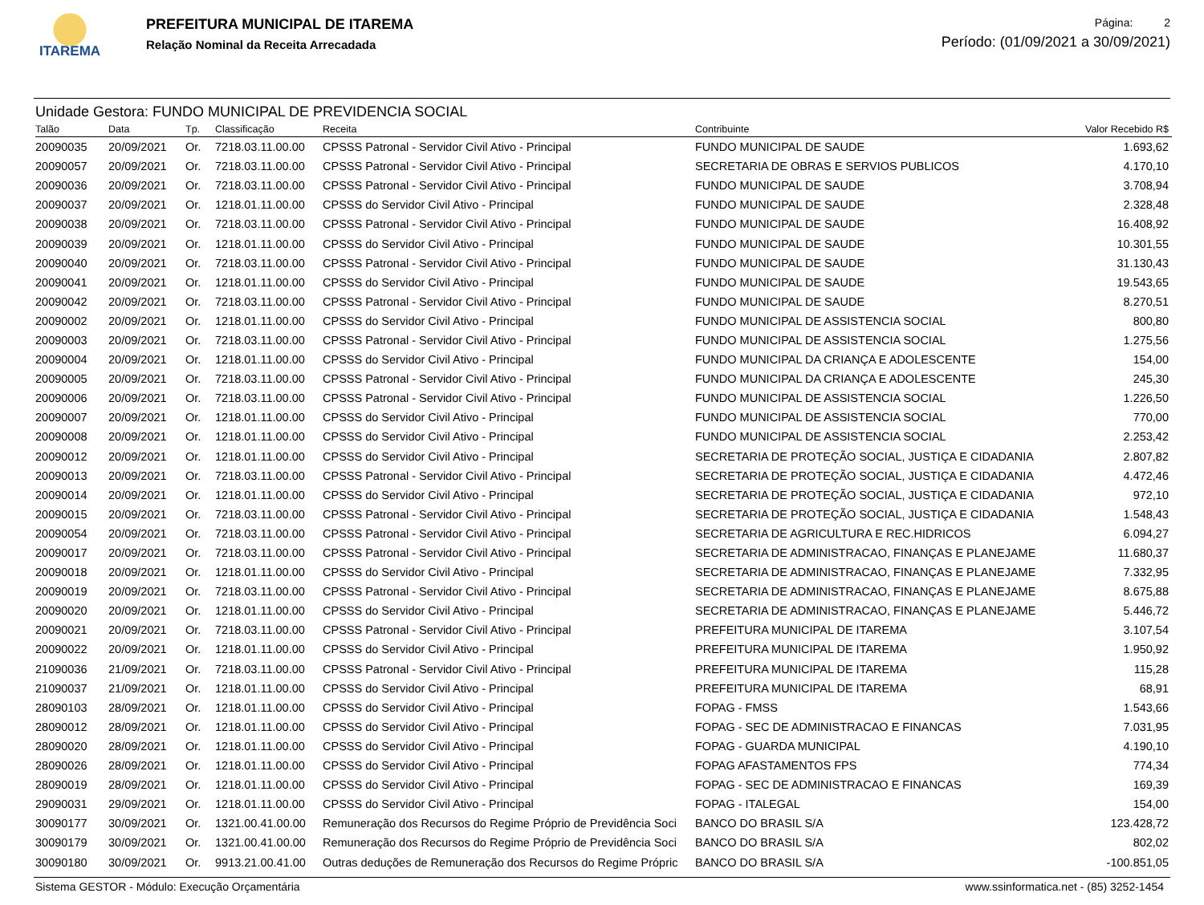ITAREMA
PREFEITURA MUNICIPAL DE ITAREMA
Relação Nominal da Receita Arrecadada
Página: 2
Período: (01/09/2021 a 30/09/2021)
Unidade Gestora: FUNDO MUNICIPAL DE PREVIDENCIA SOCIAL
| Talão | Data | Tp. | Classificação | Receita | Contribuinte | Valor Recebido R$ |
| --- | --- | --- | --- | --- | --- | --- |
| 20090035 | 20/09/2021 | Or. | 7218.03.11.00.00 | CPSSS Patronal - Servidor Civil Ativo - Principal | FUNDO MUNICIPAL DE SAUDE | 1.693,62 |
| 20090057 | 20/09/2021 | Or. | 7218.03.11.00.00 | CPSSS Patronal - Servidor Civil Ativo - Principal | SECRETARIA DE OBRAS E SERVIOS PUBLICOS | 4.170,10 |
| 20090036 | 20/09/2021 | Or. | 7218.03.11.00.00 | CPSSS Patronal - Servidor Civil Ativo - Principal | FUNDO MUNICIPAL DE SAUDE | 3.708,94 |
| 20090037 | 20/09/2021 | Or. | 1218.01.11.00.00 | CPSSS do Servidor Civil Ativo - Principal | FUNDO MUNICIPAL DE SAUDE | 2.328,48 |
| 20090038 | 20/09/2021 | Or. | 7218.03.11.00.00 | CPSSS Patronal - Servidor Civil Ativo - Principal | FUNDO MUNICIPAL DE SAUDE | 16.408,92 |
| 20090039 | 20/09/2021 | Or. | 1218.01.11.00.00 | CPSSS do Servidor Civil Ativo - Principal | FUNDO MUNICIPAL DE SAUDE | 10.301,55 |
| 20090040 | 20/09/2021 | Or. | 7218.03.11.00.00 | CPSSS Patronal - Servidor Civil Ativo - Principal | FUNDO MUNICIPAL DE SAUDE | 31.130,43 |
| 20090041 | 20/09/2021 | Or. | 1218.01.11.00.00 | CPSSS do Servidor Civil Ativo - Principal | FUNDO MUNICIPAL DE SAUDE | 19.543,65 |
| 20090042 | 20/09/2021 | Or. | 7218.03.11.00.00 | CPSSS Patronal - Servidor Civil Ativo - Principal | FUNDO MUNICIPAL DE SAUDE | 8.270,51 |
| 20090002 | 20/09/2021 | Or. | 1218.01.11.00.00 | CPSSS do Servidor Civil Ativo - Principal | FUNDO MUNICIPAL DE ASSISTENCIA SOCIAL | 800,80 |
| 20090003 | 20/09/2021 | Or. | 7218.03.11.00.00 | CPSSS Patronal - Servidor Civil Ativo - Principal | FUNDO MUNICIPAL DE ASSISTENCIA SOCIAL | 1.275,56 |
| 20090004 | 20/09/2021 | Or. | 1218.01.11.00.00 | CPSSS do Servidor Civil Ativo - Principal | FUNDO MUNICIPAL DA CRIANÇA E ADOLESCENTE | 154,00 |
| 20090005 | 20/09/2021 | Or. | 7218.03.11.00.00 | CPSSS Patronal - Servidor Civil Ativo - Principal | FUNDO MUNICIPAL DA CRIANÇA E ADOLESCENTE | 245,30 |
| 20090006 | 20/09/2021 | Or. | 7218.03.11.00.00 | CPSSS Patronal - Servidor Civil Ativo - Principal | FUNDO MUNICIPAL DE ASSISTENCIA SOCIAL | 1.226,50 |
| 20090007 | 20/09/2021 | Or. | 1218.01.11.00.00 | CPSSS do Servidor Civil Ativo - Principal | FUNDO MUNICIPAL DE ASSISTENCIA SOCIAL | 770,00 |
| 20090008 | 20/09/2021 | Or. | 1218.01.11.00.00 | CPSSS do Servidor Civil Ativo - Principal | FUNDO MUNICIPAL DE ASSISTENCIA SOCIAL | 2.253,42 |
| 20090012 | 20/09/2021 | Or. | 1218.01.11.00.00 | CPSSS do Servidor Civil Ativo - Principal | SECRETARIA DE PROTEÇÃO SOCIAL, JUSTIÇA E CIDADANIA | 2.807,82 |
| 20090013 | 20/09/2021 | Or. | 7218.03.11.00.00 | CPSSS Patronal - Servidor Civil Ativo - Principal | SECRETARIA DE PROTEÇÃO SOCIAL, JUSTIÇA E CIDADANIA | 4.472,46 |
| 20090014 | 20/09/2021 | Or. | 1218.01.11.00.00 | CPSSS do Servidor Civil Ativo - Principal | SECRETARIA DE PROTEÇÃO SOCIAL, JUSTIÇA E CIDADANIA | 972,10 |
| 20090015 | 20/09/2021 | Or. | 7218.03.11.00.00 | CPSSS Patronal - Servidor Civil Ativo - Principal | SECRETARIA DE PROTEÇÃO SOCIAL, JUSTIÇA E CIDADANIA | 1.548,43 |
| 20090054 | 20/09/2021 | Or. | 7218.03.11.00.00 | CPSSS Patronal - Servidor Civil Ativo - Principal | SECRETARIA DE AGRICULTURA E REC.HIDRICOS | 6.094,27 |
| 20090017 | 20/09/2021 | Or. | 7218.03.11.00.00 | CPSSS Patronal - Servidor Civil Ativo - Principal | SECRETARIA DE ADMINISTRACAO, FINANÇAS E PLANEJAME | 11.680,37 |
| 20090018 | 20/09/2021 | Or. | 1218.01.11.00.00 | CPSSS do Servidor Civil Ativo - Principal | SECRETARIA DE ADMINISTRACAO, FINANÇAS E PLANEJAME | 7.332,95 |
| 20090019 | 20/09/2021 | Or. | 7218.03.11.00.00 | CPSSS Patronal - Servidor Civil Ativo - Principal | SECRETARIA DE ADMINISTRACAO, FINANÇAS E PLANEJAME | 8.675,88 |
| 20090020 | 20/09/2021 | Or. | 1218.01.11.00.00 | CPSSS do Servidor Civil Ativo - Principal | SECRETARIA DE ADMINISTRACAO, FINANÇAS E PLANEJAME | 5.446,72 |
| 20090021 | 20/09/2021 | Or. | 7218.03.11.00.00 | CPSSS Patronal - Servidor Civil Ativo - Principal | PREFEITURA MUNICIPAL DE ITAREMA | 3.107,54 |
| 20090022 | 20/09/2021 | Or. | 1218.01.11.00.00 | CPSSS do Servidor Civil Ativo - Principal | PREFEITURA MUNICIPAL DE ITAREMA | 1.950,92 |
| 21090036 | 21/09/2021 | Or. | 7218.03.11.00.00 | CPSSS Patronal - Servidor Civil Ativo - Principal | PREFEITURA MUNICIPAL DE ITAREMA | 115,28 |
| 21090037 | 21/09/2021 | Or. | 1218.01.11.00.00 | CPSSS do Servidor Civil Ativo - Principal | PREFEITURA MUNICIPAL DE ITAREMA | 68,91 |
| 28090103 | 28/09/2021 | Or. | 1218.01.11.00.00 | CPSSS do Servidor Civil Ativo - Principal | FOPAG - FMSS | 1.543,66 |
| 28090012 | 28/09/2021 | Or. | 1218.01.11.00.00 | CPSSS do Servidor Civil Ativo - Principal | FOPAG - SEC DE ADMINISTRACAO E FINANCAS | 7.031,95 |
| 28090020 | 28/09/2021 | Or. | 1218.01.11.00.00 | CPSSS do Servidor Civil Ativo - Principal | FOPAG - GUARDA MUNICIPAL | 4.190,10 |
| 28090026 | 28/09/2021 | Or. | 1218.01.11.00.00 | CPSSS do Servidor Civil Ativo - Principal | FOPAG AFASTAMENTOS FPS | 774,34 |
| 28090019 | 28/09/2021 | Or. | 1218.01.11.00.00 | CPSSS do Servidor Civil Ativo - Principal | FOPAG - SEC DE ADMINISTRACAO E FINANCAS | 169,39 |
| 29090031 | 29/09/2021 | Or. | 1218.01.11.00.00 | CPSSS do Servidor Civil Ativo - Principal | FOPAG - ITALEGAL | 154,00 |
| 30090177 | 30/09/2021 | Or. | 1321.00.41.00.00 | Remuneração dos Recursos do Regime Próprio de Previdência Soci | BANCO DO BRASIL S/A | 123.428,72 |
| 30090179 | 30/09/2021 | Or. | 1321.00.41.00.00 | Remuneração dos Recursos do Regime Próprio de Previdência Soci | BANCO DO BRASIL S/A | 802,02 |
| 30090180 | 30/09/2021 | Or. | 9913.21.00.41.00 | Outras deduções de Remuneração dos Recursos do Regime Própric | BANCO DO BRASIL S/A | -100.851,05 |
Sistema GESTOR - Módulo: Execução Orçamentária www.ssinformatica.net - (85) 3252-1454